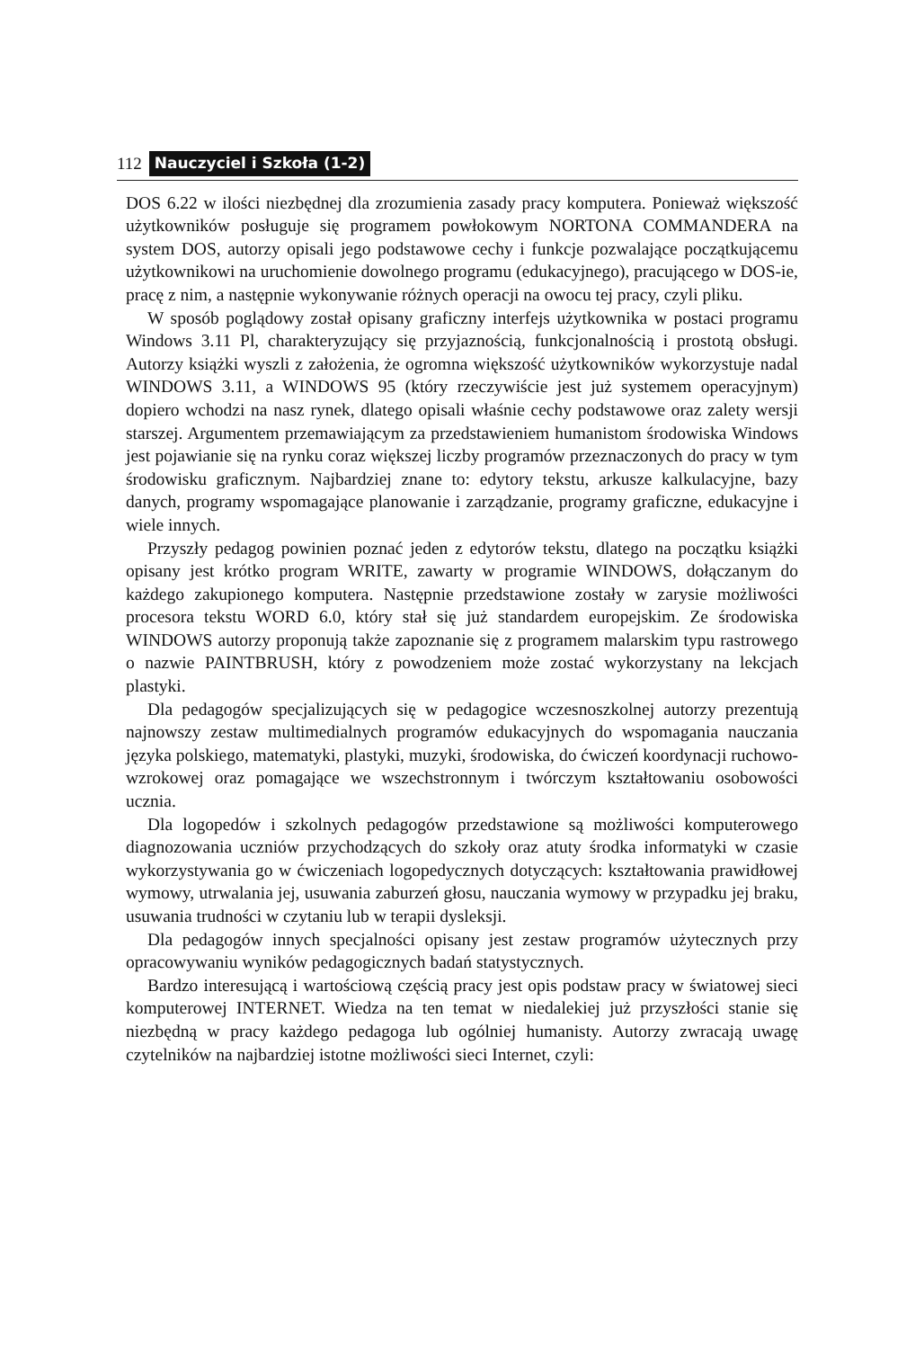112 Nauczyciel i Szkoła (1-2)
DOS 6.22 w ilości niezbędnej dla zrozumienia zasady pracy komputera. Ponieważ większość użytkowników posługuje się programem powłokowym NORTONA COMMANDERA na system DOS, autorzy opisali jego podstawowe cechy i funkcje pozwalające początkującemu użytkownikowi na uruchomienie dowolnego programu (edukacyjnego), pracującego w DOS-ie, pracę z nim, a następnie wykonywanie różnych operacji na owocu tej pracy, czyli pliku.
W sposób poglądowy został opisany graficzny interfejs użytkownika w postaci programu Windows 3.11 Pl, charakteryzujący się przyjaznością, funkcjonalnością i prostotą obsługi. Autorzy książki wyszli z założenia, że ogromna większość użytkowników wykorzystuje nadal WINDOWS 3.11, a WINDOWS 95 (który rzeczywiście jest już systemem operacyjnym) dopiero wchodzi na nasz rynek, dlatego opisali właśnie cechy podstawowe oraz zalety wersji starszej. Argumentem przemawiającym za przedstawieniem humanistom środowiska Windows jest pojawianie się na rynku coraz większej liczby programów przeznaczonych do pracy w tym środowisku graficznym. Najbardziej znane to: edytory tekstu, arkusze kalkulacyjne, bazy danych, programy wspomagające planowanie i zarządzanie, programy graficzne, edukacyjne i wiele innych.
Przyszły pedagog powinien poznać jeden z edytorów tekstu, dlatego na początku książki opisany jest krótko program WRITE, zawarty w programie WINDOWS, dołączanym do każdego zakupionego komputera. Następnie przedstawione zostały w zarysie możliwości procesora tekstu WORD 6.0, który stał się już standardem europejskim. Ze środowiska WINDOWS autorzy proponują także zapoznanie się z programem malarskim typu rastrowego o nazwie PAINTBRUSH, który z powodzeniem może zostać wykorzystany na lekcjach plastyki.
Dla pedagogów specjalizujących się w pedagogice wczesnoszkolnej autorzy prezentują najnowszy zestaw multimedialnych programów edukacyjnych do wspomagania nauczania języka polskiego, matematyki, plastyki, muzyki, środowiska, do ćwiczeń koordynacji ruchowo-wzrokowej oraz pomagające we wszechstronnym i twórczym kształtowaniu osobowości ucznia.
Dla logopedów i szkolnych pedagogów przedstawione są możliwości komputerowego diagnozowania uczniów przychodzących do szkoły oraz atuty środka informatyki w czasie wykorzystywania go w ćwiczeniach logopedycznych dotyczących: kształtowania prawidłowej wymowy, utrwalania jej, usuwania zaburzeń głosu, nauczania wymowy w przypadku jej braku, usuwania trudności w czytaniu lub w terapii dysleksji.
Dla pedagogów innych specjalności opisany jest zestaw programów użytecznych przy opracowywaniu wyników pedagogicznych badań statystycznych.
Bardzo interesującą i wartościową częścią pracy jest opis podstaw pracy w światowej sieci komputerowej INTERNET. Wiedza na ten temat w niedalekiej już przyszłości stanie się niezbędną w pracy każdego pedagoga lub ogólniej humanisty. Autorzy zwracają uwagę czytelników na najbardziej istotne możliwości sieci Internet, czyli: